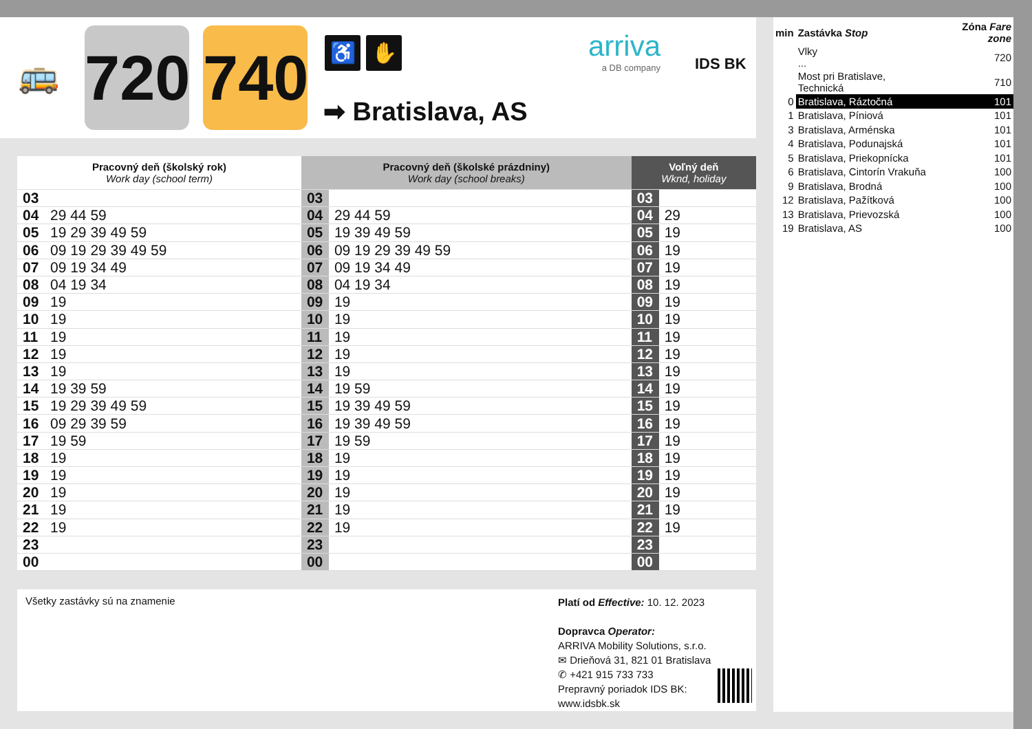🚌
720
740
♿ ✋
➡ Bratislava, AS
arriva
a DB company
IDS BK
| Pracovný deň (školský rok) Work day (school term) | | Pracovný deň (školské prázdniny) Work day (school breaks) | | Voľný deň Wknd, holiday | |
| --- | --- | --- | --- | --- | --- |
| 03 | | 03 | | 03 | |
| 04 | 29 44 59 | 04 | 29 44 59 | 04 | 29 |
| 05 | 19 29 39 49 59 | 05 | 19 39 49 59 | 05 | 19 |
| 06 | 09 19 29 39 49 59 | 06 | 09 19 29 39 49 59 | 06 | 19 |
| 07 | 09 19 34 49 | 07 | 09 19 34 49 | 07 | 19 |
| 08 | 04 19 34 | 08 | 04 19 34 | 08 | 19 |
| 09 | 19 | 09 | 19 | 09 | 19 |
| 10 | 19 | 10 | 19 | 10 | 19 |
| 11 | 19 | 11 | 19 | 11 | 19 |
| 12 | 19 | 12 | 19 | 12 | 19 |
| 13 | 19 | 13 | 19 | 13 | 19 |
| 14 | 19 39 59 | 14 | 19 59 | 14 | 19 |
| 15 | 19 29 39 49 59 | 15 | 19 39 49 59 | 15 | 19 |
| 16 | 09 29 39 59 | 16 | 19 39 49 59 | 16 | 19 |
| 17 | 19 59 | 17 | 19 59 | 17 | 19 |
| 18 | 19 | 18 | 19 | 18 | 19 |
| 19 | 19 | 19 | 19 | 19 | 19 |
| 20 | 19 | 20 | 19 | 20 | 19 |
| 21 | 19 | 21 | 19 | 21 | 19 |
| 22 | 19 | 22 | 19 | 22 | 19 |
| 23 | | 23 | | 23 | |
| 00 | | 00 | | 00 | |
| min | Zastávka Stop | Zóna Fare zone |
| | Vlky ... | 720 |
| | Most pri Bratislave, Technická | 710 |
| 0 | Bratislava, Ráztočná | 101 |
| 1 | Bratislava, Píniová | 101 |
| 3 | Bratislava, Arménska | 101 |
| 4 | Bratislava, Podunajská | 101 |
| 5 | Bratislava, Priekopnícka | 101 |
| 6 | Bratislava, Cintorín Vrakuňa | 100 |
| 9 | Bratislava, Brodná | 100 |
| 12 | Bratislava, Pažítková | 100 |
| 13 | Bratislava, Prievozská | 100 |
| 19 | Bratislava, AS | 100 |
Všetky zastávky sú na znamenie
Platí od Effective: 10. 12. 2023
Dopravca Operator:
ARRIVA Mobility Solutions, s.r.o.
✉ Drieňová 31, 821 01 Bratislava
✆ +421 915 733 733
Prepravný poriadok IDS BK:
www.idsbk.sk